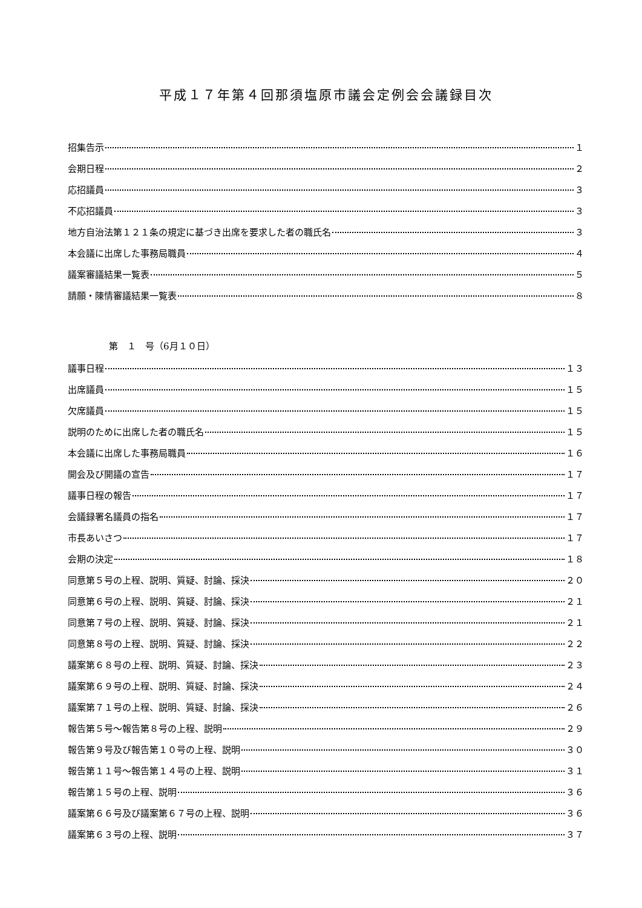平成１７年第４回那須塩原市議会定例会会議録目次
招集告示 １
会期日程 ２
応招議員 ３
不応招議員 ３
地方自治法第１２１条の規定に基づき出席を要求した者の職氏名 ３
本会議に出席した事務局職員 ４
議案審議結果一覧表 ５
請願・陳情審議結果一覧表 ８
第　１　号（6月１０日）
議事日程 １３
出席議員 １５
欠席議員 １５
説明のために出席した者の職氏名 １５
本会議に出席した事務局職員 １６
開会及び開議の宣告 １７
議事日程の報告 １７
会議録署名議員の指名 １７
市長あいさつ １７
会期の決定 １８
同意第５号の上程、説明、質疑、討論、採決 ２０
同意第６号の上程、説明、質疑、討論、採決 ２１
同意第７号の上程、説明、質疑、討論、採決 ２１
同意第８号の上程、説明、質疑、討論、採決 ２２
議案第６８号の上程、説明、質疑、討論、採決 ２３
議案第６９号の上程、説明、質疑、討論、採決 ２４
議案第７１号の上程、説明、質疑、討論、採決 ２６
報告第５号～報告第８号の上程、説明 ２９
報告第９号及び報告第１０号の上程、説明 ３０
報告第１１号～報告第１４号の上程、説明 ３１
報告第１５号の上程、説明 ３６
議案第６６号及び議案第６７号の上程、説明 ３６
議案第６３号の上程、説明 ３７